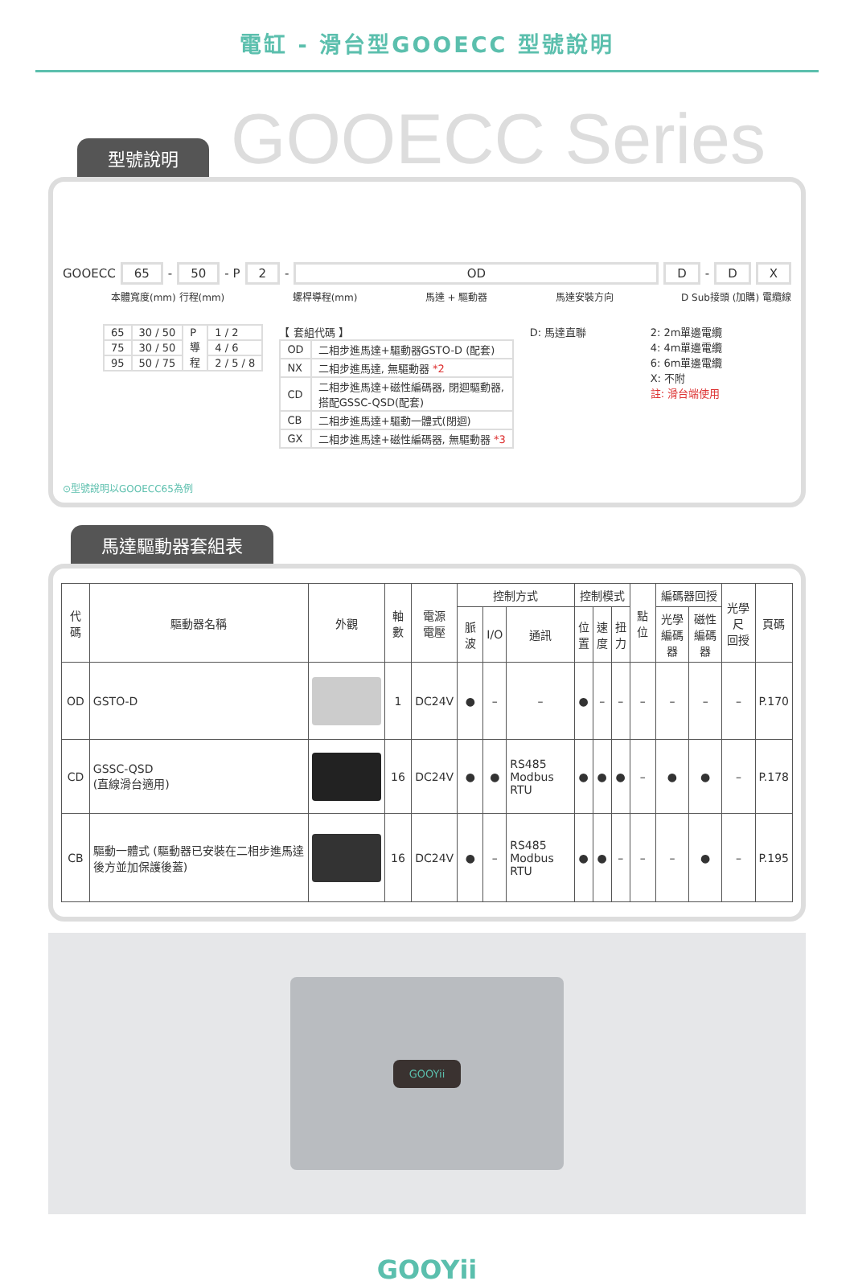電缸 - 滑台型GOOECC 型號說明
GOOECC Series
型號說明
GOOECC 65 - 50 - P 2 - OD D - D X
本體寬度(mm) 行程(mm) 螺桿導程(mm) 馬達 + 驅動器 馬達安裝方向 D Sub接頭 (加購) 電纜線
| 65 | 30 / 50 | P 導 程 | 1 / 2 |
| 75 | 30 / 50 | | 4 / 6 |
| 95 | 50 / 75 | | 2 / 5 / 8 |
【 套組代碼 】
| OD | 二相步進馬達+驅動器GSTO-D (配套) |
| NX | 二相步進馬達, 無驅動器 *2 |
| CD | 二相步進馬達+磁性編碼器, 閉迴驅動器, 搭配GSSC-QSD(配套) |
| CB | 二相步進馬達+驅動一體式(閉迴) |
| GX | 二相步進馬達+磁性編碼器, 無驅動器 *3 |
D: 馬達直聯 2: 2m單邊電纜
4: 4m單邊電纜
6: 6m單邊電纜
X: 不附
註: 滑台端使用
⊙型號說明以GOOECC65為例
馬達驅動器套組表
| 代碼 | 驅動器名稱 | 外觀 | 軸數 | 電源 電壓 | 控制方式 | | | 控制模式 | | | 點位 | 編碼器回授 | | 光學尺 回授 | 頁碼 |
| --- | --- | --- | --- | --- | --- | --- | --- | --- | --- | --- | --- | --- | --- | --- | --- |
| | | | | | 脈波 | I/O | 通訊 | 位 置 | 速 度 | 扭 力 | | 光學 編碼器 | 磁性 編碼器 | | |
| OD | GSTO-D | | 1 | DC24V | ● | – | – | ● | – | – | – | – | – | – | P.170 |
| CD | GSSC-QSD (直線滑台適用) | | 16 | DC24V | ● | ● | RS485 Modbus RTU | ● | ● | ● | – | ● | ● | – | P.178 |
| CB | 驅動一體式 (驅動器已安裝在二相步進馬達後方並加保護後蓋) | | 16 | DC24V | ● | – | RS485 Modbus RTU | ● | ● | – | – | – | ● | – | P.195 |
GOOYii
GOOYii